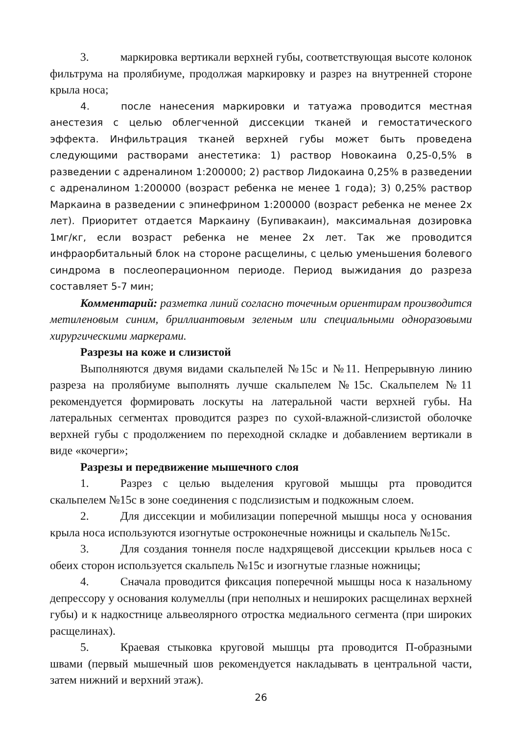3. маркировка вертикали верхней губы, соответствующая высоте колонок фильтрума на пролябиуме, продолжая маркировку и разрез на внутренней стороне крыла носа;
4. после нанесения маркировки и татуажа проводится местная анестезия с целью облегченной диссекции тканей и гемостатического эффекта. Инфильтрация тканей верхней губы может быть проведена следующими растворами анестетика: 1) раствор Новокаина 0,25-0,5% в разведении с адреналином 1:200000; 2) раствор Лидокаина 0,25% в разведении с адреналином 1:200000 (возраст ребенка не менее 1 года); 3) 0,25% раствор Маркаина в разведении с эпинефрином 1:200000 (возраст ребенка не менее 2х лет). Приоритет отдается Маркаину (Бупивакаин), максимальная дозировка 1мг/кг, если возраст ребенка не менее 2х лет. Так же проводится инфраорбитальный блок на стороне расщелины, с целью уменьшения болевого синдрома в послеоперационном периоде. Период выжидания до разреза составляет 5-7 мин;
Комментарий: разметка линий согласно точечным ориентирам производится метиленовым синим, бриллиантовым зеленым или специальными одноразовыми хирургическими маркерами.
Разрезы на коже и слизистой
Выполняются двумя видами скальпелей №15с и №11. Непрерывную линию разреза на пролябиуме выполнять лучше скальпелем №15с. Скальпелем №11 рекомендуется формировать лоскуты на латеральной части верхней губы. На латеральных сегментах проводится разрез по сухой-влажной-слизистой оболочке верхней губы с продолжением по переходной складке и добавлением вертикали в виде «кочерги»;
Разрезы и передвижение мышечного слоя
1. Разрез с целью выделения круговой мышцы рта проводится скальпелем №15с в зоне соединения с подслизистым и подкожным слоем.
2. Для диссекции и мобилизации поперечной мышцы носа у основания крыла носа используются изогнутые остроконечные ножницы и скальпель №15с.
3. Для создания тоннеля после надхрящевой диссекции крыльев носа с обеих сторон используется скальпель №15с и изогнутые глазные ножницы;
4. Сначала проводится фиксация поперечной мышцы носа к назальному депрессору у основания колумеллы (при неполных и неширо­ких расщелинах верхней губы) и к надкостнице альвеолярного отростка медиального сегмента (при широких расщелинах).
5. Краевая стыковка круговой мышцы рта проводится П-образными швами (первый мышечный шов рекомендуется накладывать в центральной части, затем нижний и верхний этаж).
26